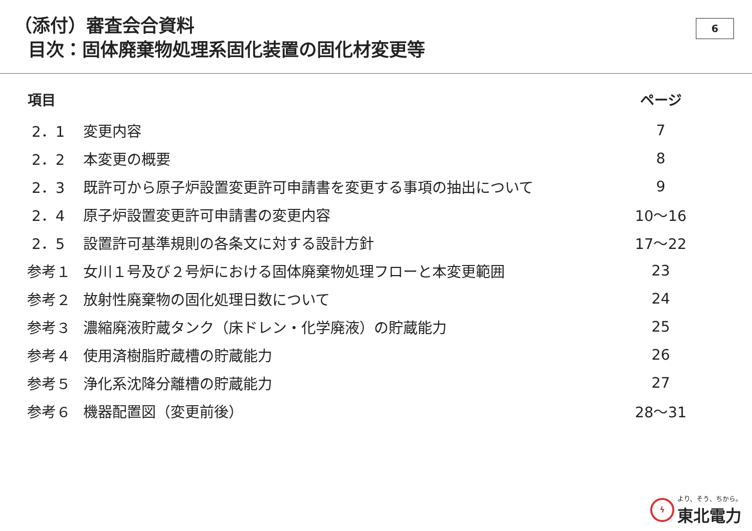（添付）審査会合資料
目次：固体廃棄物処理系固化装置の固化材変更等
6
| 項目 | | ページ |
| --- | --- | --- |
| 2．1 | 変更内容 | 7 |
| 2．2 | 本変更の概要 | 8 |
| 2．3 | 既許可から原子炉設置変更許可申請書を変更する事項の抽出について | 9 |
| 2．4 | 原子炉設置変更許可申請書の変更内容 | 10～16 |
| 2．5 | 設置許可基準規則の各条文に対する設計方針 | 17～22 |
| 参考１ | 女川１号及び２号炉における固体廃棄物処理フローと本変更範囲 | 23 |
| 参考２ | 放射性廃棄物の固化処理日数について | 24 |
| 参考３ | 濃縮廃液貯蔵タンク（床ドレン・化学廃液）の貯蔵能力 | 25 |
| 参考４ | 使用済樹脂貯蔵槽の貯蔵能力 | 26 |
| 参考５ | 浄化系沈降分離槽の貯蔵能力 | 27 |
| 参考６ | 機器配置図（変更前後） | 28～31 |
ϟ
より、そう、ちから。
東北電力